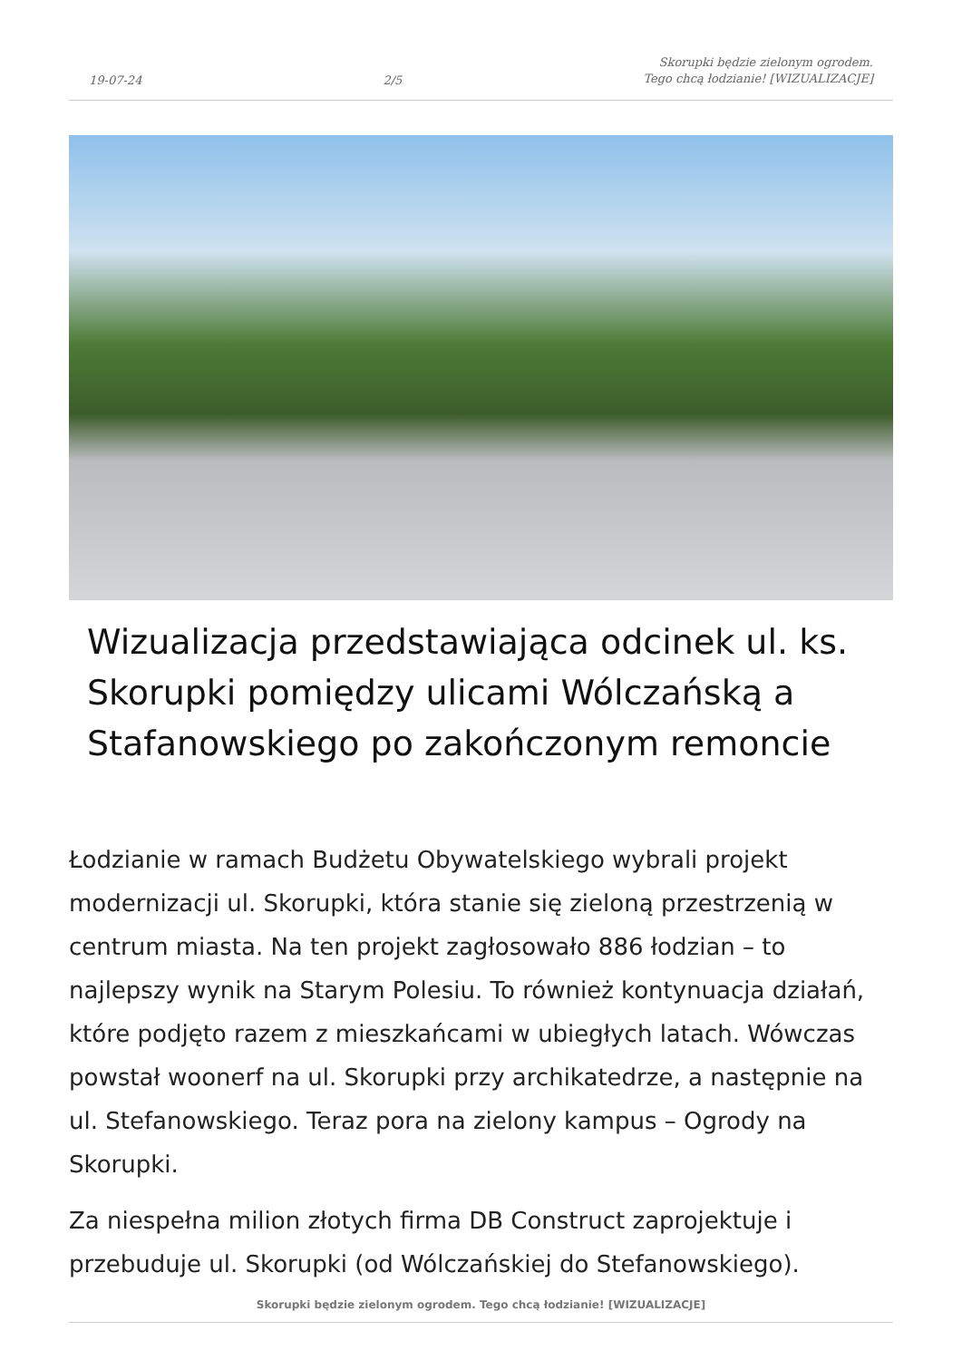19-07-24 2/5 Skorupki będzie zielonym ogrodem.
Tego chcą łodzianie! [WIZUALIZACJE]
Wizualizacja przedstawiająca odcinek ul. ks. Skorupki pomiędzy ulicami Wólczańską a Stafanowskiego po zakończonym remoncie
Łodzianie w ramach Budżetu Obywatelskiego wybrali projekt modernizacji ul. Skorupki, która stanie się zieloną przestrzenią w centrum miasta. Na ten projekt zagłosowało 886 łodzian – to najlepszy wynik na Starym Polesiu. To również kontynuacja działań, które podjęto razem z mieszkańcami w ubiegłych latach. Wówczas powstał woonerf na ul. Skorupki przy archikatedrze, a następnie na ul. Stefanowskiego. Teraz pora na zielony kampus – Ogrody na Skorupki.
Za niespełna milion złotych firma DB Construct zaprojektuje i przebuduje ul. Skorupki (od Wólczańskiej do Stefanowskiego).
Skorupki będzie zielonym ogrodem. Tego chcą łodzianie! [WIZUALIZACJE]